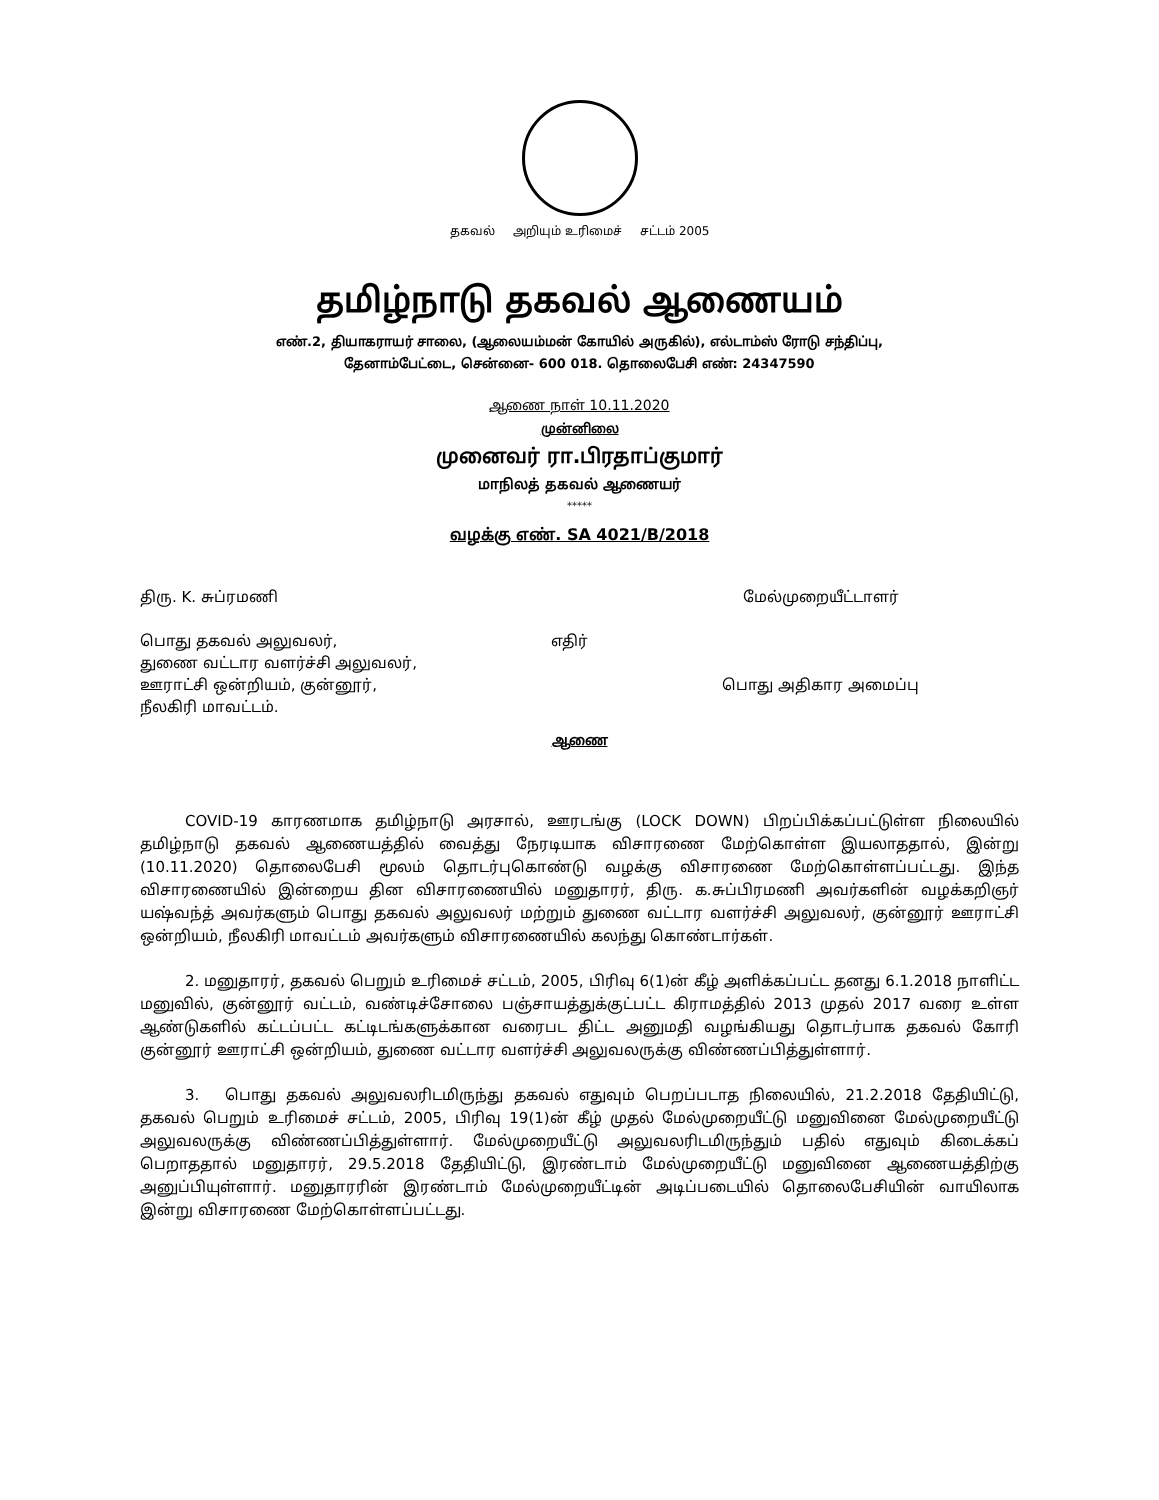தகவல் அறியும் உரிமைச் சட்டம் 2005
தமிழ்நாடு தகவல் ஆணையம்
எண்.2, தியாகராயர் சாலை, (ஆலையம்மன் கோயில் அருகில்), எல்டாம்ஸ் ரோடு சந்திப்பு,
தேனாம்பேட்டை, சென்னை- 600 018. தொலைபேசி எண்: 24347590
ஆணை நாள் 10.11.2020
முன்னிலை
முனைவர் ரா.பிரதாப்குமார்
மாநிலத் தகவல் ஆணையர்
*****
வழக்கு எண். SA 4021/B/2018
திரு. K. சுப்ரமணி மேல்முறையீட்டாளர்
பொது தகவல் அலுவலர்,
துணை வட்டார வளர்ச்சி அலுவலர்,
ஊராட்சி ஒன்றியம், குன்னூர்,
நீலகிரி மாவட்டம்.
எதிர்
பொது அதிகார அமைப்பு
ஆணை
   COVID-19 காரணமாக தமிழ்நாடு அரசால், ஊரடங்கு (LOCK DOWN) பிறப்பிக்கப்பட்டுள்ள நிலையில் தமிழ்நாடு தகவல் ஆணையத்தில் வைத்து நேரடியாக விசாரணை மேற்கொள்ள இயலாததால், இன்று (10.11.2020) தொலைபேசி மூலம் தொடர்புகொண்டு வழக்கு விசாரணை மேற்கொள்ளப்பட்டது. இந்த விசாரணையில் இன்றைய தின விசாரணையில் மனுதாரர், திரு. க.சுப்பிரமணி அவர்களின் வழக்கறிஞர் யஷ்வந்த் அவர்களும் பொது தகவல் அலுவலர் மற்றும் துணை வட்டார வளர்ச்சி அலுவலர், குன்னூர் ஊராட்சி ஒன்றியம், நீலகிரி மாவட்டம் அவர்களும் விசாரணையில் கலந்து கொண்டார்கள்.
   2. மனுதாரர், தகவல் பெறும் உரிமைச் சட்டம், 2005, பிரிவு 6(1)ன் கீழ் அளிக்கப்பட்ட தனது 6.1.2018 நாளிட்ட மனுவில், குன்னூர் வட்டம், வண்டிச்சோலை பஞ்சாயத்துக்குட்பட்ட கிராமத்தில் 2013 முதல் 2017 வரை உள்ள ஆண்டுகளில் கட்டப்பட்ட கட்டிடங்களுக்கான வரைபட திட்ட அனுமதி வழங்கியது தொடர்பாக தகவல் கோரி குன்னூர் ஊராட்சி ஒன்றியம், துணை வட்டார வளர்ச்சி அலுவலருக்கு விண்ணப்பித்துள்ளார்.
   3.  பொது தகவல் அலுவலரிடமிருந்து தகவல் எதுவும் பெறப்படாத நிலையில், 21.2.2018 தேதியிட்டு, தகவல் பெறும் உரிமைச் சட்டம், 2005, பிரிவு 19(1)ன் கீழ் முதல் மேல்முறையீட்டு மனுவினை மேல்முறையீட்டு அலுவலருக்கு விண்ணப்பித்துள்ளார். மேல்முறையீட்டு அலுவலரிடமிருந்தும் பதில் எதுவும் கிடைக்கப் பெறாததால் மனுதாரர், 29.5.2018 தேதியிட்டு, இரண்டாம் மேல்முறையீட்டு மனுவினை ஆணையத்திற்கு அனுப்பியுள்ளார். மனுதாரரின் இரண்டாம் மேல்முறையீட்டின் அடிப்படையில் தொலைபேசியின் வாயிலாக இன்று விசாரணை மேற்கொள்ளப்பட்டது.